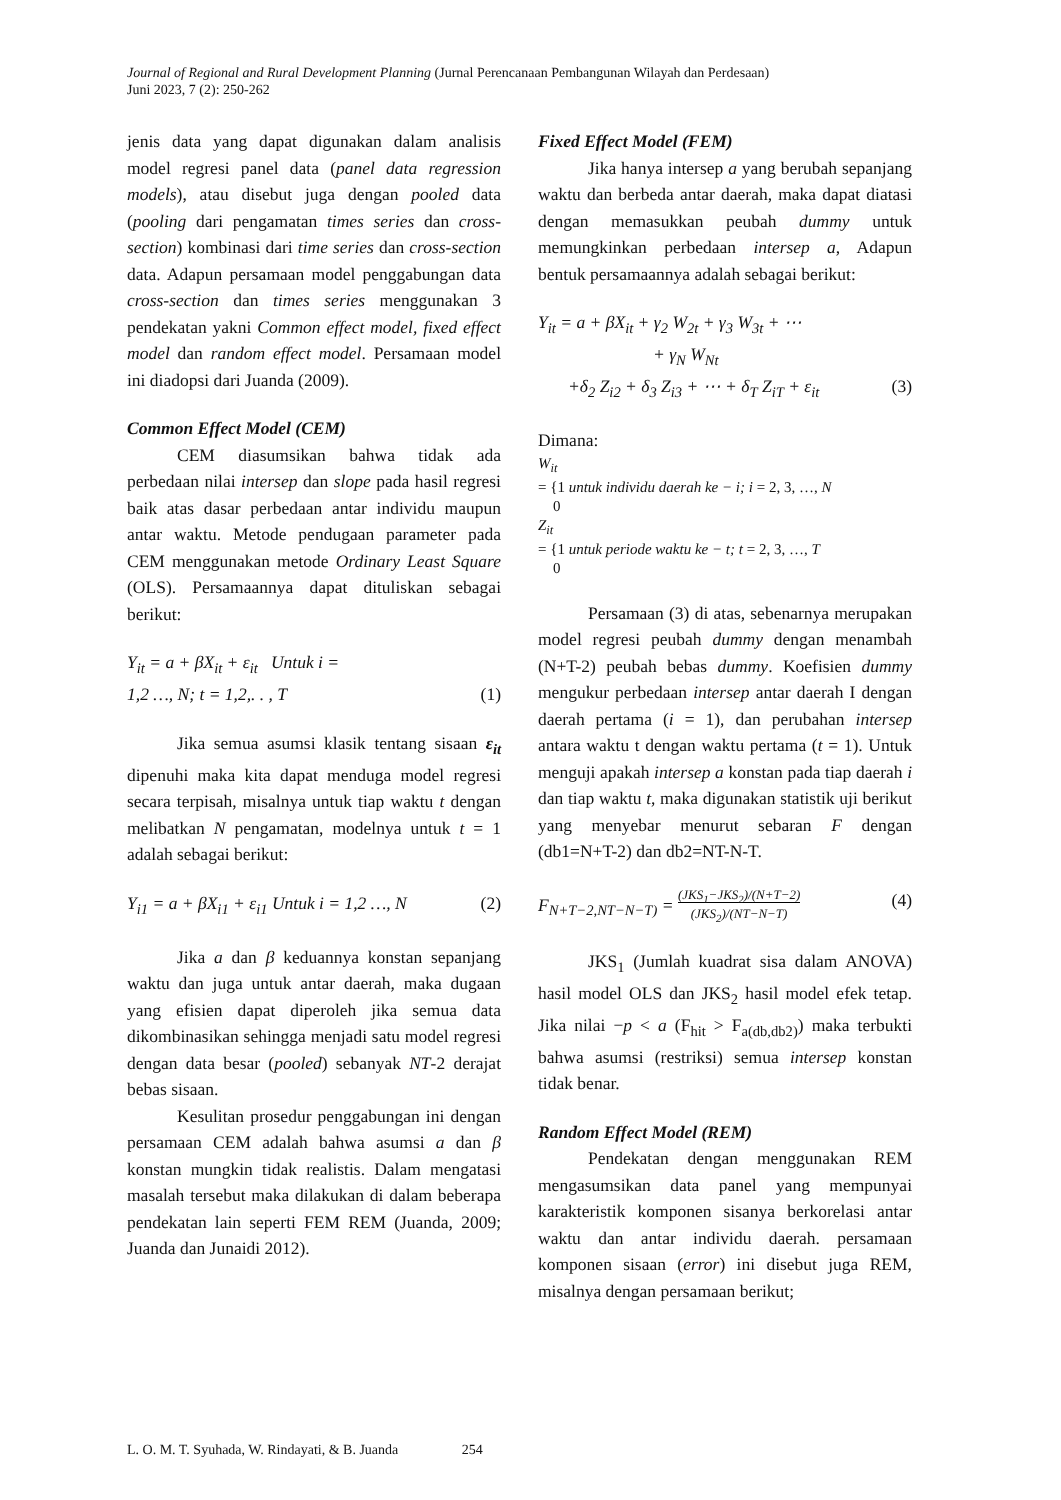Journal of Regional and Rural Development Planning (Jurnal Perencanaan Pembangunan Wilayah dan Perdesaan)
Juni 2023, 7 (2): 250-262
jenis data yang dapat digunakan dalam analisis model regresi panel data (panel data regression models), atau disebut juga dengan pooled data (pooling dari pengamatan times series dan cross-section) kombinasi dari time series dan cross-section data. Adapun persamaan model penggabungan data cross-section dan times series menggunakan 3 pendekatan yakni Common effect model, fixed effect model dan random effect model. Persamaan model ini diadopsi dari Juanda (2009).
Common Effect Model (CEM)
CEM diasumsikan bahwa tidak ada perbedaan nilai intersep dan slope pada hasil regresi baik atas dasar perbedaan antar individu maupun antar waktu. Metode pendugaan parameter pada CEM menggunakan metode Ordinary Least Square (OLS). Persamaannya dapat dituliskan sebagai berikut:
Y<sub>it</sub> = a + βX<sub>it</sub> + ε<sub>it</sub> Untuk i =
1,2 …, N; t = 1,2,. . , T (1)
Jika semua asumsi klasik tentang sisaan ε<sub>it</sub> dipenuhi maka kita dapat menduga model regresi secara terpisah, misalnya untuk tiap waktu t dengan melibatkan N pengamatan, modelnya untuk t = 1 adalah sebagai berikut:
Y<sub>i1</sub> = a + βX<sub>i1</sub> + ε<sub>i1</sub> Untuk i = 1,2 …, N (2)
Jika a dan β keduannya konstan sepanjang waktu dan juga untuk antar daerah, maka dugaan yang efisien dapat diperoleh jika semua data dikombinasikan sehingga menjadi satu model regresi dengan data besar (pooled) sebanyak NT-2 derajat bebas sisaan.
Kesulitan prosedur penggabungan ini dengan persamaan CEM adalah bahwa asumsi a dan β konstan mungkin tidak realistis. Dalam mengatasi masalah tersebut maka dilakukan di dalam beberapa pendekatan lain seperti FEM REM (Juanda, 2009; Juanda dan Junaidi 2012).
Fixed Effect Model (FEM)
Jika hanya intersep a yang berubah sepanjang waktu dan berbeda antar daerah, maka dapat diatasi dengan memasukkan peubah dummy untuk memungkinkan perbedaan intersep a, Adapun bentuk persamaannya adalah sebagai berikut:
Y<sub>it</sub> = a + βX<sub>it</sub> + γ<sub>2</sub> W<sub>2t</sub> + γ<sub>3</sub> W<sub>3t</sub> + ⋯
+ γ<sub>N</sub> W<sub>Nt</sub>
+δ<sub>2</sub> Z<sub>i2</sub> + δ<sub>3</sub> Z<sub>i3</sub> + ⋯ + δ<sub>T</sub> Z<sub>iT</sub> + ε<sub>it</sub> (3)
Dimana:
W<sub>it</sub>
= {1 untuk individu daerah ke − i; i = 2, 3, …, N
0
Z<sub>it</sub>
= {1 untuk periode waktu ke − t; t = 2, 3, …, T
0
Persamaan (3) di atas, sebenarnya merupakan model regresi peubah dummy dengan menambah (N+T-2) peubah bebas dummy. Koefisien dummy mengukur perbedaan intersep antar daerah I dengan daerah pertama (i = 1), dan perubahan intersep antara waktu t dengan waktu pertama (t = 1). Untuk menguji apakah intersep a konstan pada tiap daerah i dan tiap waktu t, maka digunakan statistik uji berikut yang menyebar menurut sebaran F dengan (db1=N+T-2) dan db2=NT-N-T.
F<sub>N+T−2,NT−N−T)</sub> = (JKS<sub>1</sub>−JKS<sub>2</sub>)/(N+T−2)
(JKS<sub>2</sub>)/(NT−N−T) (4)
JKS<sub>1</sub> (Jumlah kuadrat sisa dalam ANOVA) hasil model OLS dan JKS<sub>2</sub> hasil model efek tetap. Jika nilai −p < a (F<sub>hit</sub> > F<sub>a(db,db2)</sub>) maka terbukti bahwa asumsi (restriksi) semua intersep konstan tidak benar.
Random Effect Model (REM)
Pendekatan dengan menggunakan REM mengasumsikan data panel yang mempunyai karakteristik komponen sisanya berkorelasi antar waktu dan antar individu daerah. persamaan komponen sisaan (error) ini disebut juga REM, misalnya dengan persamaan berikut;
L. O. M. T. Syuhada, W. Rindayati, & B. Juanda 254